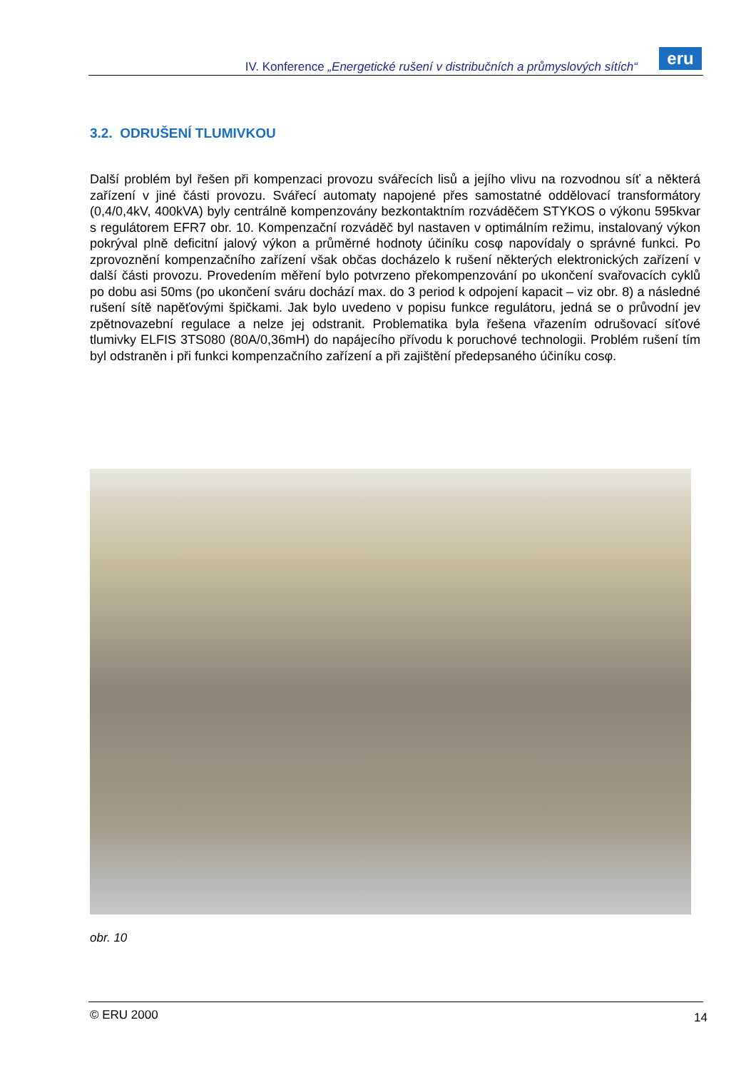IV. Konference „Energetické rušení v distribučních a průmyslových sítích“
eru
3.2. ODRUŠENÍ TLUMIVKOU
Další problém byl řešen při kompenzaci provozu svářecích lisů a jejího vlivu na rozvodnou síť a některá zařízení v jiné části provozu. Svářecí automaty napojené přes samostatné oddělovací transformátory (0,4/0,4kV, 400kVA) byly centrálně kompenzovány bezkontaktním rozváděčem STYKOS o výkonu 595kvar s regulátorem EFR7 obr. 10. Kompenzační rozváděč byl nastaven v optimálním režimu, instalovaný výkon pokrýval plně deficitní jalový výkon a průměrné hodnoty účiníku cosφ napovídaly o správné funkci. Po zprovoznění kompenzačního zařízení však občas docházelo k rušení některých elektronických zařízení v další části provozu. Provedením měření bylo potvrzeno překompenzování po ukončení svařovacích cyklů po dobu asi 50ms (po ukončení sváru dochází max. do 3 period k odpojení kapacit – viz obr. 8) a následné rušení sítě napěťovými špičkami. Jak bylo uvedeno v popisu funkce regulátoru, jedná se o průvodní jev zpětnovazební regulace a nelze jej odstranit. Problematika byla řešena vřazením odrušovací síťové tlumivky ELFIS 3TS080 (80A/0,36mH) do napájecího přívodu k poruchové technologii. Problém rušení tím byl odstraněn i při funkci kompenzačního zařízení a při zajištění předepsaného účiníku cosφ.
obr. 10
© ERU 2000 14